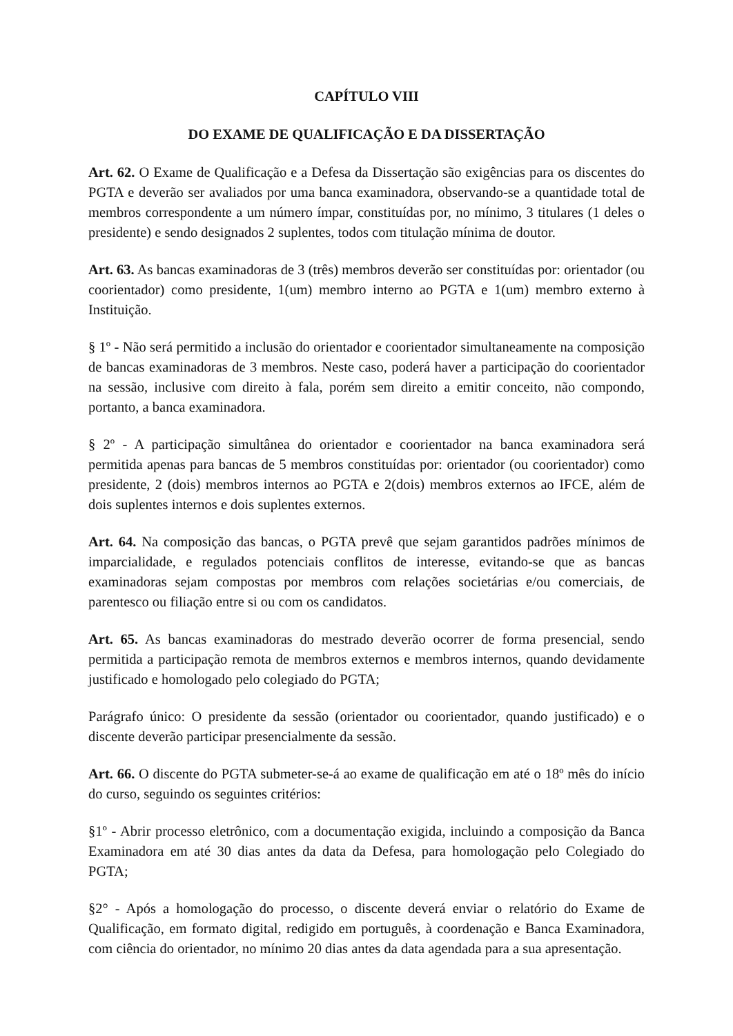CAPÍTULO VIII
DO EXAME DE QUALIFICAÇÃO E DA DISSERTAÇÃO
Art. 62. O Exame de Qualificação e a Defesa da Dissertação são exigências para os discentes do PGTA e deverão ser avaliados por uma banca examinadora, observando-se a quantidade total de membros correspondente a um número ímpar, constituídas por, no mínimo, 3 titulares (1 deles o presidente) e sendo designados 2 suplentes, todos com titulação mínima de doutor.
Art. 63. As bancas examinadoras de 3 (três) membros deverão ser constituídas por: orientador (ou coorientador) como presidente, 1(um) membro interno ao PGTA e 1(um) membro externo à Instituição.
§ 1º - Não será permitido a inclusão do orientador e coorientador simultaneamente na composição de bancas examinadoras de 3 membros. Neste caso, poderá haver a participação do coorientador na sessão, inclusive com direito à fala, porém sem direito a emitir conceito, não compondo, portanto, a banca examinadora.
§ 2º - A participação simultânea do orientador e coorientador na banca examinadora será permitida apenas para bancas de 5 membros constituídas por: orientador (ou coorientador) como presidente, 2 (dois) membros internos ao PGTA e 2(dois) membros externos ao IFCE, além de dois suplentes internos e dois suplentes externos.
Art. 64. Na composição das bancas, o PGTA prevê que sejam garantidos padrões mínimos de imparcialidade, e regulados potenciais conflitos de interesse, evitando-se que as bancas examinadoras sejam compostas por membros com relações societárias e/ou comerciais, de parentesco ou filiação entre si ou com os candidatos.
Art. 65. As bancas examinadoras do mestrado deverão ocorrer de forma presencial, sendo permitida a participação remota de membros externos e membros internos, quando devidamente justificado e homologado pelo colegiado do PGTA;
Parágrafo único: O presidente da sessão (orientador ou coorientador, quando justificado) e o discente deverão participar presencialmente da sessão.
Art. 66. O discente do PGTA submeter-se-á ao exame de qualificação em até o 18º mês do início do curso, seguindo os seguintes critérios:
§1º - Abrir processo eletrônico, com a documentação exigida, incluindo a composição da Banca Examinadora em até 30 dias antes da data da Defesa, para homologação pelo Colegiado do PGTA;
§2° - Após a homologação do processo, o discente deverá enviar o relatório do Exame de Qualificação, em formato digital, redigido em português, à coordenação e Banca Examinadora, com ciência do orientador, no mínimo 20 dias antes da data agendada para a sua apresentação.